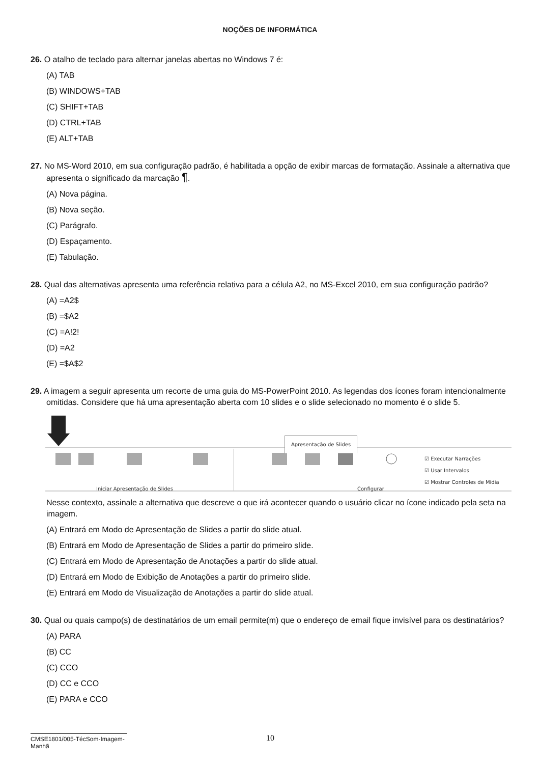NOÇÕES DE INFORMÁTICA
26. O atalho de teclado para alternar janelas abertas no Windows 7 é:
(A) TAB
(B) WINDOWS+TAB
(C) SHIFT+TAB
(D) CTRL+TAB
(E) ALT+TAB
27. No MS-Word 2010, em sua configuração padrão, é habilitada a opção de exibir marcas de formatação. Assinale a alternativa que apresenta o significado da marcação ¶.
(A) Nova página.
(B) Nova seção.
(C) Parágrafo.
(D) Espaçamento.
(E) Tabulação.
28. Qual das alternativas apresenta uma referência relativa para a célula A2, no MS-Excel 2010, em sua configuração padrão?
(A) =A2$
(B) =$A2
(C) =A!2!
(D) =A2
(E) =$A$2
29. A imagem a seguir apresenta um recorte de uma guia do MS-PowerPoint 2010. As legendas dos ícones foram intencionalmente omitidas. Considere que há uma apresentação aberta com 10 slides e o slide selecionado no momento é o slide 5.
Apresentação de Slides
☑ Executar Narrações
☑ Usar Intervalos
☑ Mostrar Controles de Mídia
Iniciar Apresentação de Slides Configurar
Nesse contexto, assinale a alternativa que descreve o que irá acontecer quando o usuário clicar no ícone indicado pela seta na imagem.
(A) Entrará em Modo de Apresentação de Slides a partir do slide atual.
(B) Entrará em Modo de Apresentação de Slides a partir do primeiro slide.
(C) Entrará em Modo de Apresentação de Anotações a partir do slide atual.
(D) Entrará em Modo de Exibição de Anotações a partir do primeiro slide.
(E) Entrará em Modo de Visualização de Anotações a partir do slide atual.
30. Qual ou quais campo(s) de destinatários de um email permite(m) que o endereço de email fique invisível para os destinatários?
(A) PARA
(B) CC
(C) CCO
(D) CC e CCO
(E) PARA e CCO
CMSE1801/005-TécSom-Imagem-Manhã
10